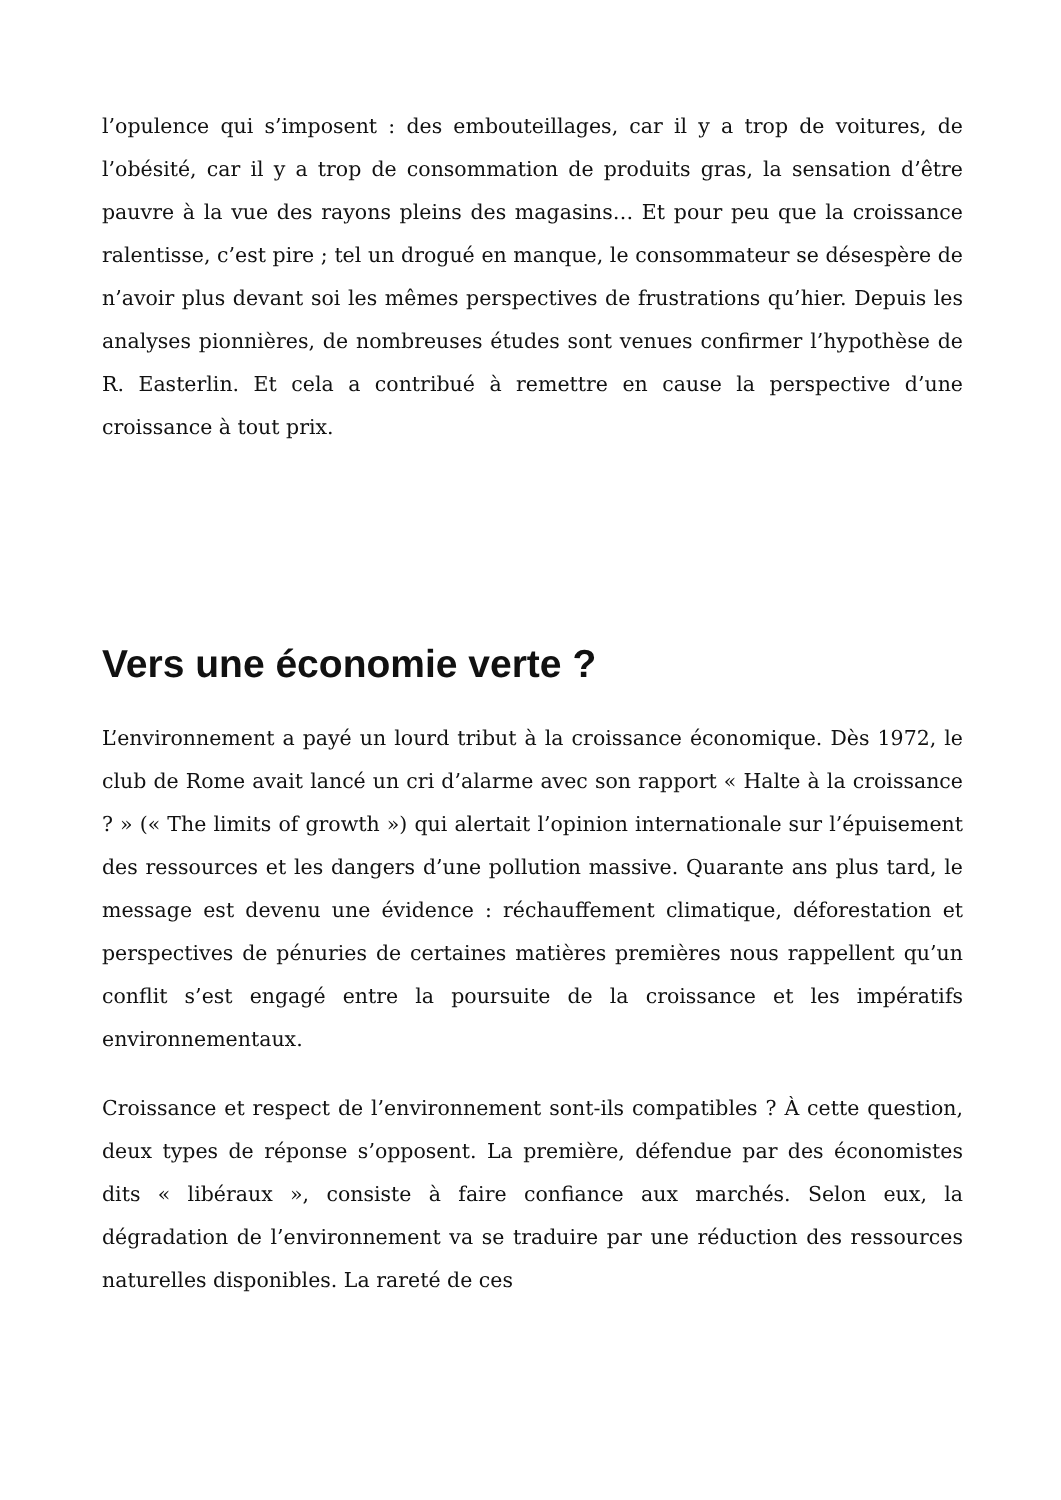l’opulence qui s’imposent : des embouteillages, car il y a trop de voitures, de l’obésité, car il y a trop de consommation de produits gras, la sensation d’être pauvre à la vue des rayons pleins des magasins… Et pour peu que la croissance ralentisse, c’est pire ; tel un drogué en manque, le consommateur se désespère de n’avoir plus devant soi les mêmes perspectives de frustrations qu’hier. Depuis les analyses pionnières, de nombreuses études sont venues confirmer l’hypothèse de R. Easterlin. Et cela a contribué à remettre en cause la perspective d’une croissance à tout prix.
Vers une économie verte ?
L’environnement a payé un lourd tribut à la croissance économique. Dès 1972, le club de Rome avait lancé un cri d’alarme avec son rapport « Halte à la croissance ? » (« The limits of growth ») qui alertait l’opinion internationale sur l’épuisement des ressources et les dangers d’une pollution massive. Quarante ans plus tard, le message est devenu une évidence : réchauffement climatique, déforestation et perspectives de pénuries de certaines matières premières nous rappellent qu’un conflit s’est engagé entre la poursuite de la croissance et les impératifs environnementaux.
Croissance et respect de l’environnement sont-ils compatibles ? À cette question, deux types de réponse s’opposent. La première, défendue par des économistes dits « libéraux », consiste à faire confiance aux marchés. Selon eux, la dégradation de l’environnement va se traduire par une réduction des ressources naturelles disponibles. La rareté de ces